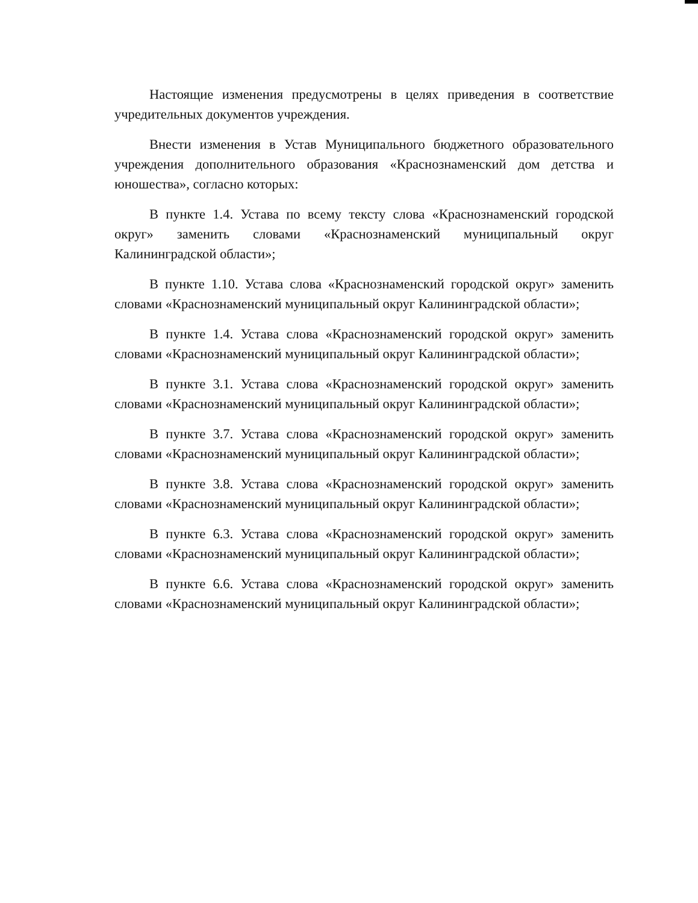Настоящие изменения предусмотрены в целях приведения в соответствие учредительных документов учреждения.
Внести изменения в Устав Муниципального бюджетного образовательного учреждения дополнительного образования «Краснознаменский дом детства и юношества», согласно которых:
В пункте 1.4. Устава по всему тексту слова «Краснознаменский городской округ» заменить словами «Краснознаменский муниципальный округ Калининградской области»;
В пункте 1.10. Устава слова «Краснознаменский городской округ» заменить словами «Краснознаменский муниципальный округ Калининградской области»;
В пункте 1.4. Устава слова «Краснознаменский городской округ» заменить словами «Краснознаменский муниципальный округ Калининградской области»;
В пункте 3.1. Устава слова «Краснознаменский городской округ» заменить словами «Краснознаменский муниципальный округ Калининградской области»;
В пункте 3.7. Устава слова «Краснознаменский городской округ» заменить словами «Краснознаменский муниципальный округ Калининградской области»;
В пункте 3.8. Устава слова «Краснознаменский городской округ» заменить словами «Краснознаменский муниципальный округ Калининградской области»;
В пункте 6.3. Устава слова «Краснознаменский городской округ» заменить словами «Краснознаменский муниципальный округ Калининградской области»;
В пункте 6.6. Устава слова «Краснознаменский городской округ» заменить словами «Краснознаменский муниципальный округ Калининградской области»;